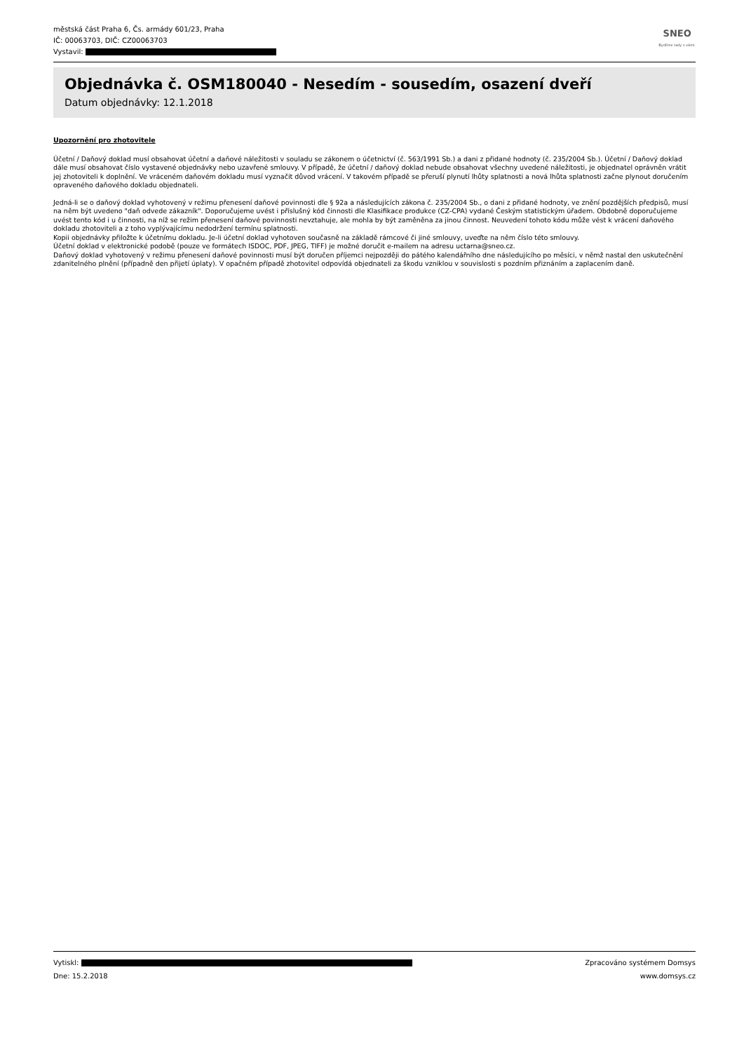městská část Praha 6, Čs. armády 601/23, Praha
IČ: 00063703, DIČ: CZ00063703
Vystavil:
SNEO
Bydlíme tady s vámi.
Objednávka č. OSM180040 - Nesedím - sousedím, osazení dveří
Datum objednávky: 12.1.2018
Upozornění pro zhotovitele
Účetní / Daňový doklad musí obsahovat účetní a daňové náležitosti v souladu se zákonem o účetnictví (č. 563/1991 Sb.) a dani z přidané hodnoty (č. 235/2004 Sb.). Účetní / Daňový doklad dále musí obsahovat číslo vystavené objednávky nebo uzavřené smlouvy. V případě, že účetní / daňový doklad nebude obsahovat všechny uvedené náležitosti, je objednatel oprávněn vrátit jej zhotoviteli k doplnění. Ve vráceném daňovém dokladu musí vyznačit důvod vrácení. V takovém případě se přeruší plynutí lhůty splatnosti a nová lhůta splatnosti začne plynout doručením opraveného daňového dokladu objednateli.
Jedná-li se o daňový doklad vyhotovený v režimu přenesení daňové povinnosti dle § 92a a následujících zákona č. 235/2004 Sb., o dani z přidané hodnoty, ve znění pozdějších předpisů, musí na něm být uvedeno "daň odvede zákazník". Doporučujeme uvést i příslušný kód činnosti dle Klasifikace produkce (CZ-CPA) vydané Českým statistickým úřadem. Obdobně doporučujeme uvést tento kód i u činnosti, na níž se režim přenesení daňové povinnosti nevztahuje, ale mohla by být zaměněna za jinou činnost. Neuvedení tohoto kódu může vést k vrácení daňového dokladu zhotoviteli a z toho vyplývajícímu nedodržení termínu splatnosti.
Kopii objednávky přiložte k účetnímu dokladu. Je-li účetní doklad vyhotoven současně na základě rámcové či jiné smlouvy, uveďte na něm číslo této smlouvy.
Účetní doklad v elektronické podobě (pouze ve formátech ISDOC, PDF, JPEG, TIFF) je možné doručit e-mailem na adresu uctarna@sneo.cz.
Daňový doklad vyhotovený v režimu přenesení daňové povinnosti musí být doručen příjemci nejpozději do pátého kalendářního dne následujícího po měsíci, v němž nastal den uskutečnění zdanitelného plnění (případně den přijetí úplaty). V opačném případě zhotovitel odpovídá objednateli za škodu vzniklou v souvislosti s pozdním přiznáním a zaplacením daně.
Vytiskl:
Dne: 15.2.2018
Zpracováno systémem Domsys
www.domsys.cz